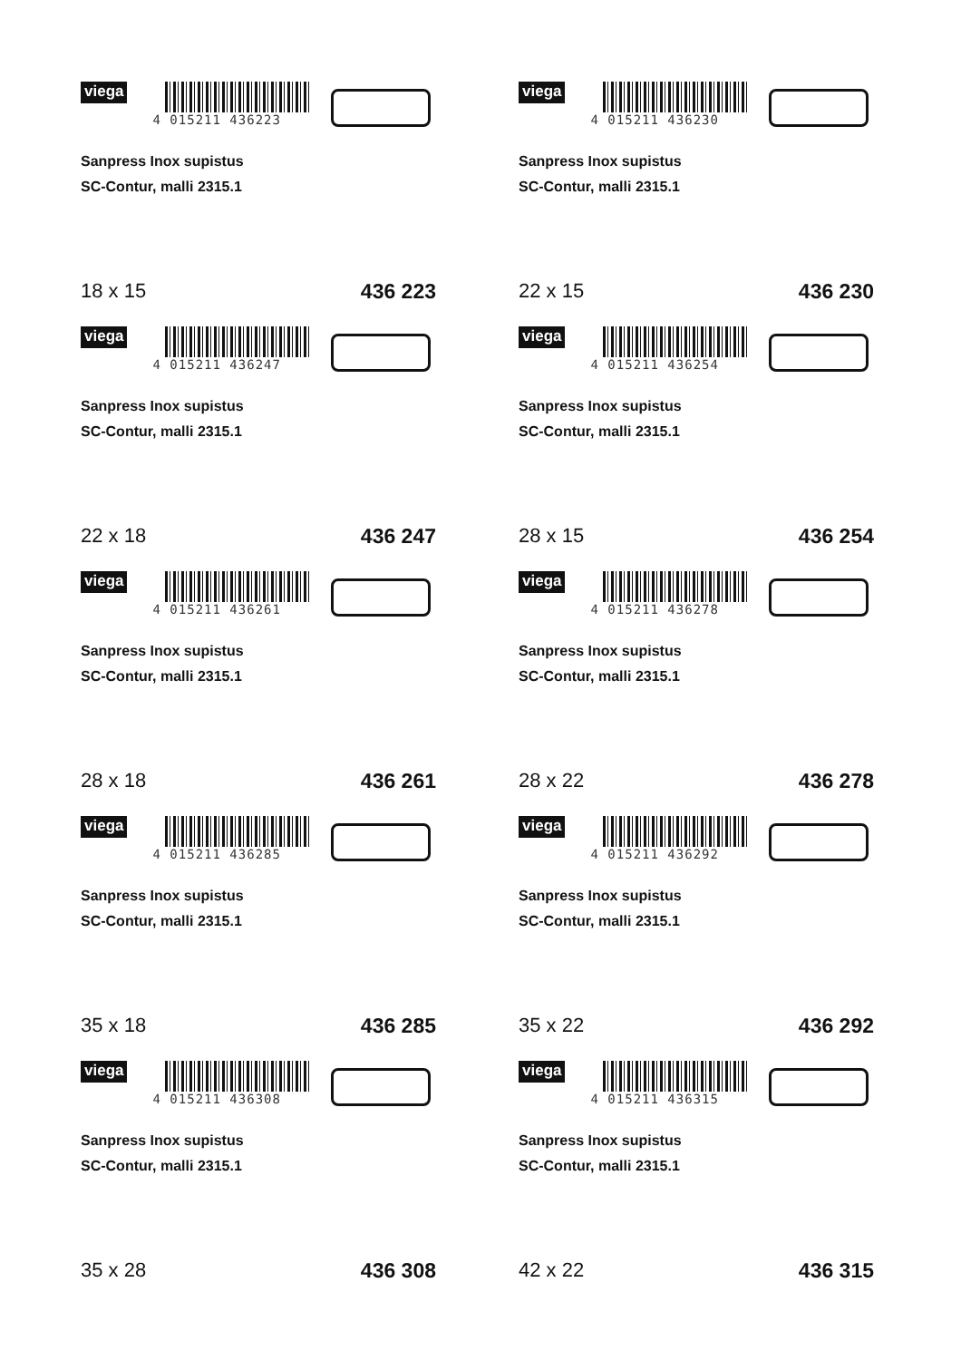viega
4 015211 436223
Sanpress Inox supistus
SC-Contur, malli 2315.1
18 x 15 436 223
viega
4 015211 436230
Sanpress Inox supistus
SC-Contur, malli 2315.1
22 x 15 436 230
viega
4 015211 436247
Sanpress Inox supistus
SC-Contur, malli 2315.1
22 x 18 436 247
viega
4 015211 436254
Sanpress Inox supistus
SC-Contur, malli 2315.1
28 x 15 436 254
viega
4 015211 436261
Sanpress Inox supistus
SC-Contur, malli 2315.1
28 x 18 436 261
viega
4 015211 436278
Sanpress Inox supistus
SC-Contur, malli 2315.1
28 x 22 436 278
viega
4 015211 436285
Sanpress Inox supistus
SC-Contur, malli 2315.1
35 x 18 436 285
viega
4 015211 436292
Sanpress Inox supistus
SC-Contur, malli 2315.1
35 x 22 436 292
viega
4 015211 436308
Sanpress Inox supistus
SC-Contur, malli 2315.1
35 x 28 436 308
viega
4 015211 436315
Sanpress Inox supistus
SC-Contur, malli 2315.1
42 x 22 436 315